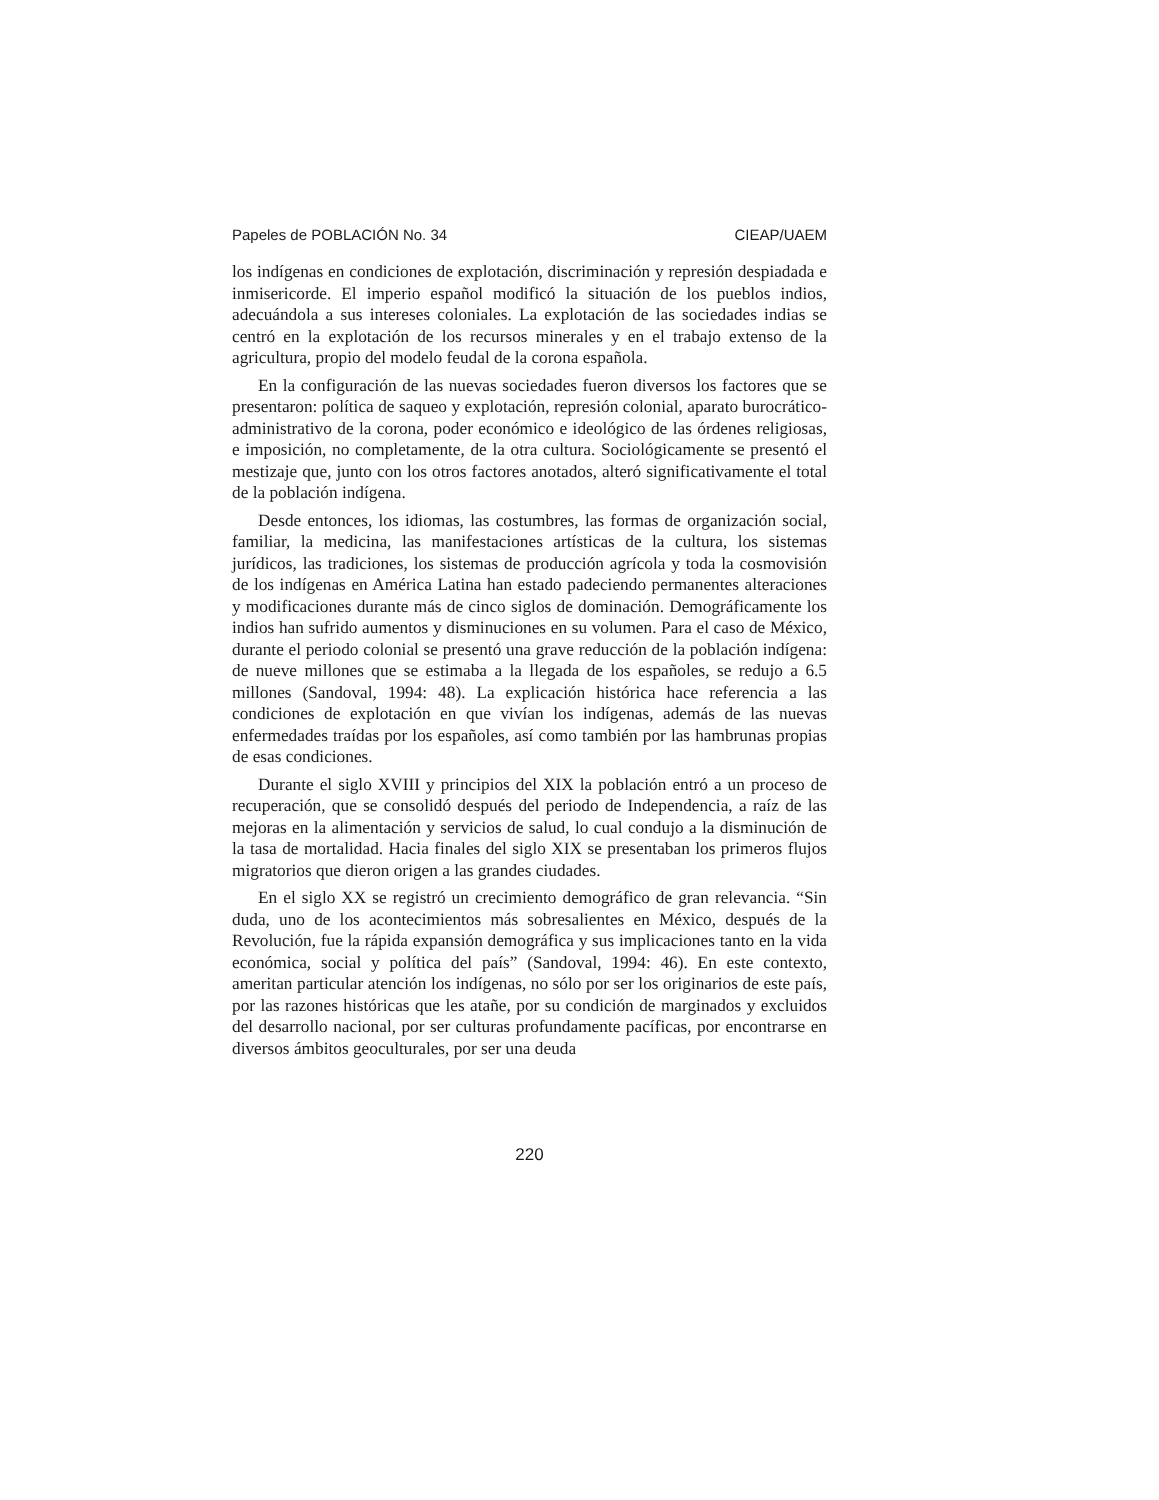Papeles de POBLACIÓN No. 34 CIEAP/UAEM
los indígenas en condiciones de explotación, discriminación y represión despiadada e inmisericorde. El imperio español modificó la situación de los pueblos indios, adecuándola a sus intereses coloniales. La explotación de las sociedades indias se centró en la explotación de los recursos minerales y en el trabajo extenso de la agricultura, propio del modelo feudal de la corona española.
En la configuración de las nuevas sociedades fueron diversos los factores que se presentaron: política de saqueo y explotación, represión colonial, aparato burocrático-administrativo de la corona, poder económico e ideológico de las órdenes religiosas, e imposición, no completamente, de la otra cultura. Sociológicamente se presentó el mestizaje que, junto con los otros factores anotados, alteró significativamente el total de la población indígena.
Desde entonces, los idiomas, las costumbres, las formas de organización social, familiar, la medicina, las manifestaciones artísticas de la cultura, los sistemas jurídicos, las tradiciones, los sistemas de producción agrícola y toda la cosmovisión de los indígenas en América Latina han estado padeciendo permanentes alteraciones y modificaciones durante más de cinco siglos de dominación. Demográficamente los indios han sufrido aumentos y disminuciones en su volumen. Para el caso de México, durante el periodo colonial se presentó una grave reducción de la población indígena: de nueve millones que se estimaba a la llegada de los españoles, se redujo a 6.5 millones (Sandoval, 1994: 48). La explicación histórica hace referencia a las condiciones de explotación en que vivían los indígenas, además de las nuevas enfermedades traídas por los españoles, así como también por las hambrunas propias de esas condiciones.
Durante el siglo XVIII y principios del XIX la población entró a un proceso de recuperación, que se consolidó después del periodo de Independencia, a raíz de las mejoras en la alimentación y servicios de salud, lo cual condujo a la disminución de la tasa de mortalidad. Hacia finales del siglo XIX se presentaban los primeros flujos migratorios que dieron origen a las grandes ciudades.
En el siglo XX se registró un crecimiento demográfico de gran relevancia. “Sin duda, uno de los acontecimientos más sobresalientes en México, después de la Revolución, fue la rápida expansión demográfica y sus implicaciones tanto en la vida económica, social y política del país” (Sandoval, 1994: 46). En este contexto, ameritan particular atención los indígenas, no sólo por ser los originarios de este país, por las razones históricas que les atañe, por su condición de marginados y excluidos del desarrollo nacional, por ser culturas profundamente pacíficas, por encontrarse en diversos ámbitos geoculturales, por ser una deuda
220